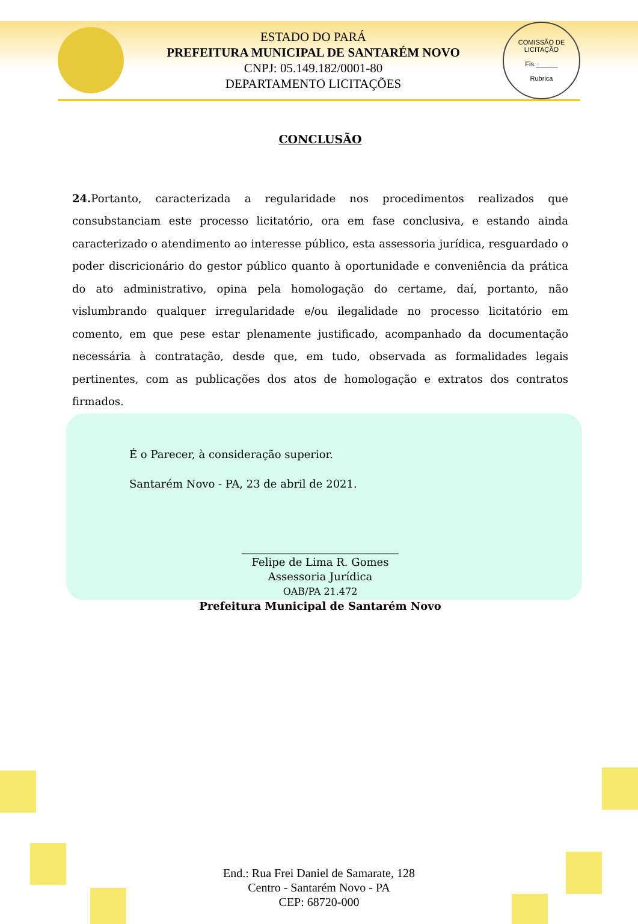ESTADO DO PARÁ
PREFEITURA MUNICIPAL DE SANTARÉM NOVO
CNPJ: 05.149.182/0001-80
DEPARTAMENTO LICITAÇÕES
COMISSÃO DE LICITAÇÃO
Fis.______
Rubrica
CONCLUSÃO
24. Portanto, caracterizada a regularidade nos procedimentos realizados que consubstanciam este processo licitatório, ora em fase conclusiva, e estando ainda caracterizado o atendimento ao interesse público, esta assessoria jurídica, resguardado o poder discricionário do gestor público quanto à oportunidade e conveniência da prática do ato administrativo, opina pela homologação do certame, daí, portanto, não vislumbrando qualquer irregularidade e/ou ilegalidade no processo licitatório em comento, em que pese estar plenamente justificado, acompanhado da documentação necessária à contratação, desde que, em tudo, observada as formalidades legais pertinentes, com as publicações dos atos de homologação e extratos dos contratos firmados.
É o Parecer, à consideração superior.
Santarém Novo - PA, 23 de abril de 2021.
_____________________________
Felipe de Lima R. Gomes
Assessoria Jurídica
OAB/PA 21.472
Prefeitura Municipal de Santarém Novo
End.: Rua Frei Daniel de Samarate, 128
Centro - Santarém Novo - PA
CEP: 68720-000